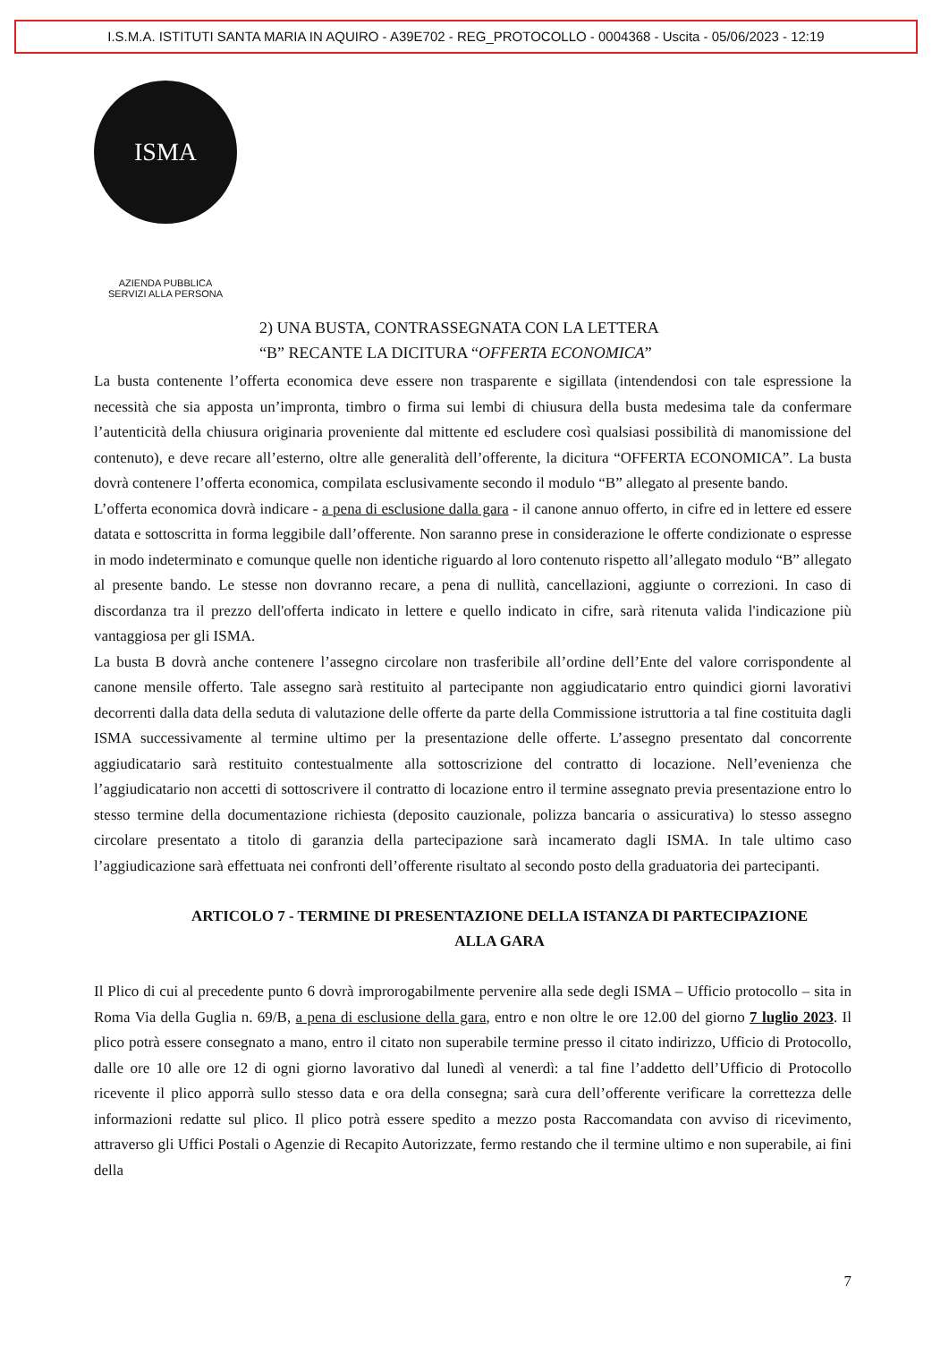I.S.M.A. ISTITUTI SANTA MARIA IN AQUIRO - A39E702 - REG_PROTOCOLLO - 0004368 - Uscita - 05/06/2023 - 12:19
ISMA
AZIENDA PUBBLICA
SERVIZI ALLA PERSONA
2) UNA BUSTA, CONTRASSEGNATA CON LA LETTERA
“B” RECANTE LA DICITURA “OFFERTA ECONOMICA”
La busta contenente l’offerta economica deve essere non trasparente e sigillata (intendendosi con tale espressione la necessità che sia apposta un’impronta, timbro o firma sui lembi di chiusura della busta medesima tale da confermare l’autenticità della chiusura originaria proveniente dal mittente ed escludere così qualsiasi possibilità di manomissione del contenuto), e deve recare all’esterno, oltre alle generalità dell’offerente, la dicitura “OFFERTA ECONOMICA”. La busta dovrà contenere l’offerta economica, compilata esclusivamente secondo il modulo “B” allegato al presente bando.
L’offerta economica dovrà indicare - a pena di esclusione dalla gara - il canone annuo offerto, in cifre ed in lettere ed essere datata e sottoscritta in forma leggibile dall’offerente. Non saranno prese in considerazione le offerte condizionate o espresse in modo indeterminato e comunque quelle non identiche riguardo al loro contenuto rispetto all’allegato modulo “B” allegato al presente bando. Le stesse non dovranno recare, a pena di nullità, cancellazioni, aggiunte o correzioni. In caso di discordanza tra il prezzo dell'offerta indicato in lettere e quello indicato in cifre, sarà ritenuta valida l'indicazione più vantaggiosa per gli ISMA.
La busta B dovrà anche contenere l’assegno circolare non trasferibile all’ordine dell’Ente del valore corrispondente al canone mensile offerto. Tale assegno sarà restituito al partecipante non aggiudicatario entro quindici giorni lavorativi decorrenti dalla data della seduta di valutazione delle offerte da parte della Commissione istruttoria a tal fine costituita dagli ISMA successivamente al termine ultimo per la presentazione delle offerte. L’assegno presentato dal concorrente aggiudicatario sarà restituito contestualmente alla sottoscrizione del contratto di locazione. Nell’evenienza che l’aggiudicatario non accetti di sottoscrivere il contratto di locazione entro il termine assegnato previa presentazione entro lo stesso termine della documentazione richiesta (deposito cauzionale, polizza bancaria o assicurativa) lo stesso assegno circolare presentato a titolo di garanzia della partecipazione sarà incamerato dagli ISMA. In tale ultimo caso l’aggiudicazione sarà effettuata nei confronti dell’offerente risultato al secondo posto della graduatoria dei partecipanti.
ARTICOLO 7 - TERMINE DI PRESENTAZIONE DELLA ISTANZA DI PARTECIPAZIONE
ALLA GARA
Il Plico di cui al precedente punto 6 dovrà improrogabilmente pervenire alla sede degli ISMA – Ufficio protocollo – sita in Roma Via della Guglia n. 69/B, a pena di esclusione della gara, entro e non oltre le ore 12.00 del giorno 7 luglio 2023. Il plico potrà essere consegnato a mano, entro il citato non superabile termine presso il citato indirizzo, Ufficio di Protocollo, dalle ore 10 alle ore 12 di ogni giorno lavorativo dal lunedì al venerdì: a tal fine l’addetto dell’Ufficio di Protocollo ricevente il plico apporrà sullo stesso data e ora della consegna; sarà cura dell’offerente verificare la correttezza delle informazioni redatte sul plico. Il plico potrà essere spedito a mezzo posta Raccomandata con avviso di ricevimento, attraverso gli Uffici Postali o Agenzie di Recapito Autorizzate, fermo restando che il termine ultimo e non superabile, ai fini della
7